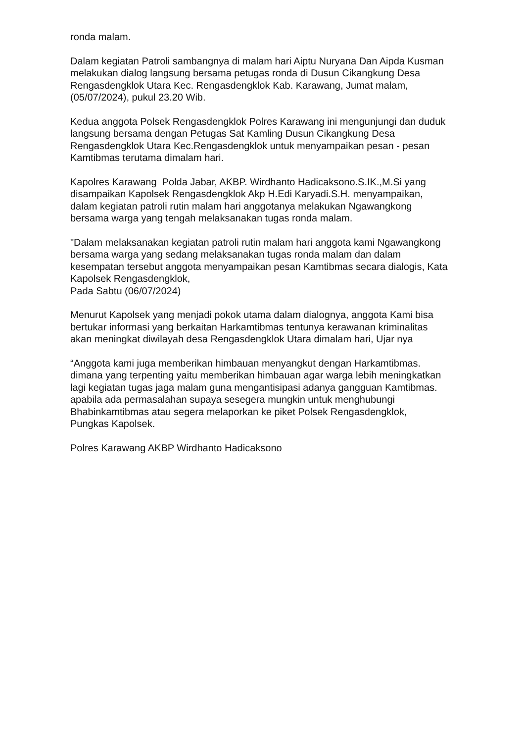ronda malam.
Dalam kegiatan Patroli sambangnya di malam hari Aiptu Nuryana Dan Aipda Kusman melakukan dialog langsung bersama petugas ronda di Dusun Cikangkung Desa Rengasdengklok Utara Kec. Rengasdengklok Kab. Karawang, Jumat malam, (05/07/2024), pukul 23.20 Wib.
Kedua anggota Polsek Rengasdengklok Polres Karawang ini mengunjungi dan duduk langsung bersama dengan Petugas Sat Kamling Dusun Cikangkung Desa Rengasdengklok Utara Kec.Rengasdengklok untuk menyampaikan pesan - pesan Kamtibmas terutama dimalam hari.
Kapolres Karawang Polda Jabar, AKBP. Wirdhanto Hadicaksono.S.IK.,M.Si yang disampaikan Kapolsek Rengasdengklok Akp H.Edi Karyadi.S.H. menyampaikan, dalam kegiatan patroli rutin malam hari anggotanya melakukan Ngawangkong bersama warga yang tengah melaksanakan tugas ronda malam.
"Dalam melaksanakan kegiatan patroli rutin malam hari anggota kami Ngawangkong bersama warga yang sedang melaksanakan tugas ronda malam dan dalam kesempatan tersebut anggota menyampaikan pesan Kamtibmas secara dialogis, Kata Kapolsek Rengasdengklok,
Pada Sabtu (06/07/2024)
Menurut Kapolsek yang menjadi pokok utama dalam dialognya, anggota Kami bisa bertukar informasi yang berkaitan Harkamtibmas tentunya kerawanan kriminalitas akan meningkat diwilayah desa Rengasdengklok Utara dimalam hari, Ujar nya
“Anggota kami juga memberikan himbauan menyangkut dengan Harkamtibmas. dimana yang terpenting yaitu memberikan himbauan agar warga lebih meningkatkan lagi kegiatan tugas jaga malam guna mengantisipasi adanya gangguan Kamtibmas. apabila ada permasalahan supaya sesegera mungkin untuk menghubungi Bhabinkamtibmas atau segera melaporkan ke piket Polsek Rengasdengklok,
Pungkas Kapolsek.
Polres Karawang AKBP Wirdhanto Hadicaksono